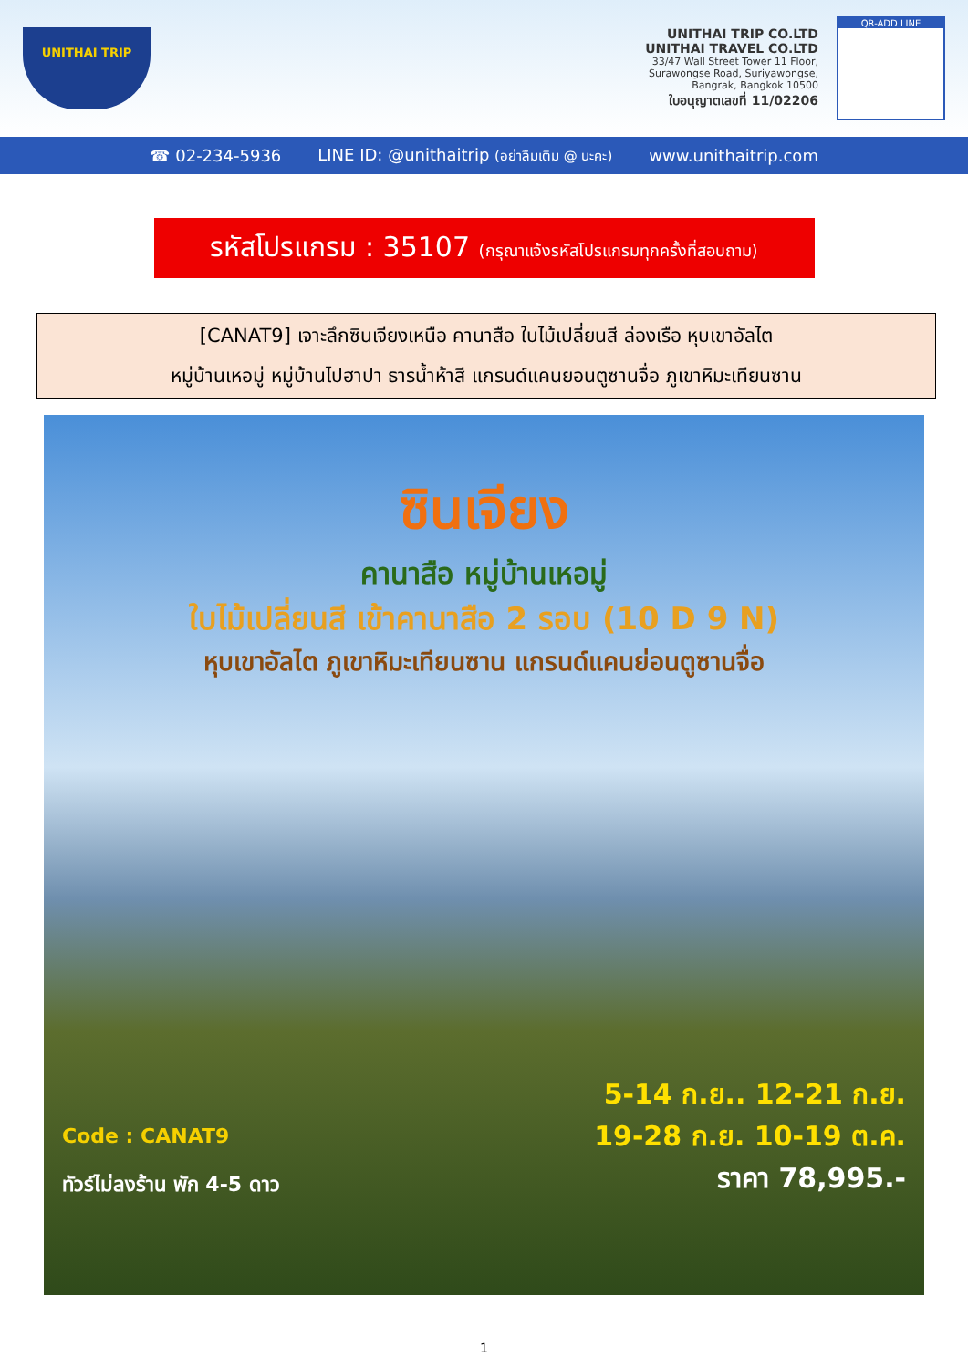UNITHAI TRIP
UNITHAI TRIP CO.LTD
UNITHAI TRAVEL CO.LTD
33/47 Wall Street Tower 11 Floor,
Surawongse Road, Suriyawongse,
Bangrak, Bangkok 10500
ใบอนุญาตเลขที่ 11/02206
QR-ADD LINE
☎ 02-234-5936 LINE ID: @unithaitrip (อย่าลืมเติม @ นะคะ) www.unithaitrip.com
รหัสโปรแกรม : 35107 (กรุณาแจ้งรหัสโปรแกรมทุกครั้งที่สอบถาม)
[CANAT9] เจาะลึกซินเจียงเหนือ คานาสือ ใบไม้เปลี่ยนสี ล่องเรือ หุบเขาอัลไต
หมู่บ้านเหอมู่ หมู่บ้านไปฮาปา ธารน้ำห้าสี แกรนด์แคนยอนตูซานจื่อ ภูเขาหิมะเทียนซาน
ซินเจียง
คานาสือ หมู่บ้านเหอมู่
ใบไม้เปลี่ยนสี เข้าคานาสือ 2 รอบ (10 D 9 N)
หุบเขาอัลไต ภูเขาหิมะเทียนซาน แกรนด์แคนย่อนตูซานจื่อ
Code : CANAT9
ทัวร์ไม่ลงร้าน พัก 4-5 ดาว
5-14 ก.ย.. 12-21 ก.ย.
19-28 ก.ย. 10-19 ต.ค.
ราคา 78,995.-
1